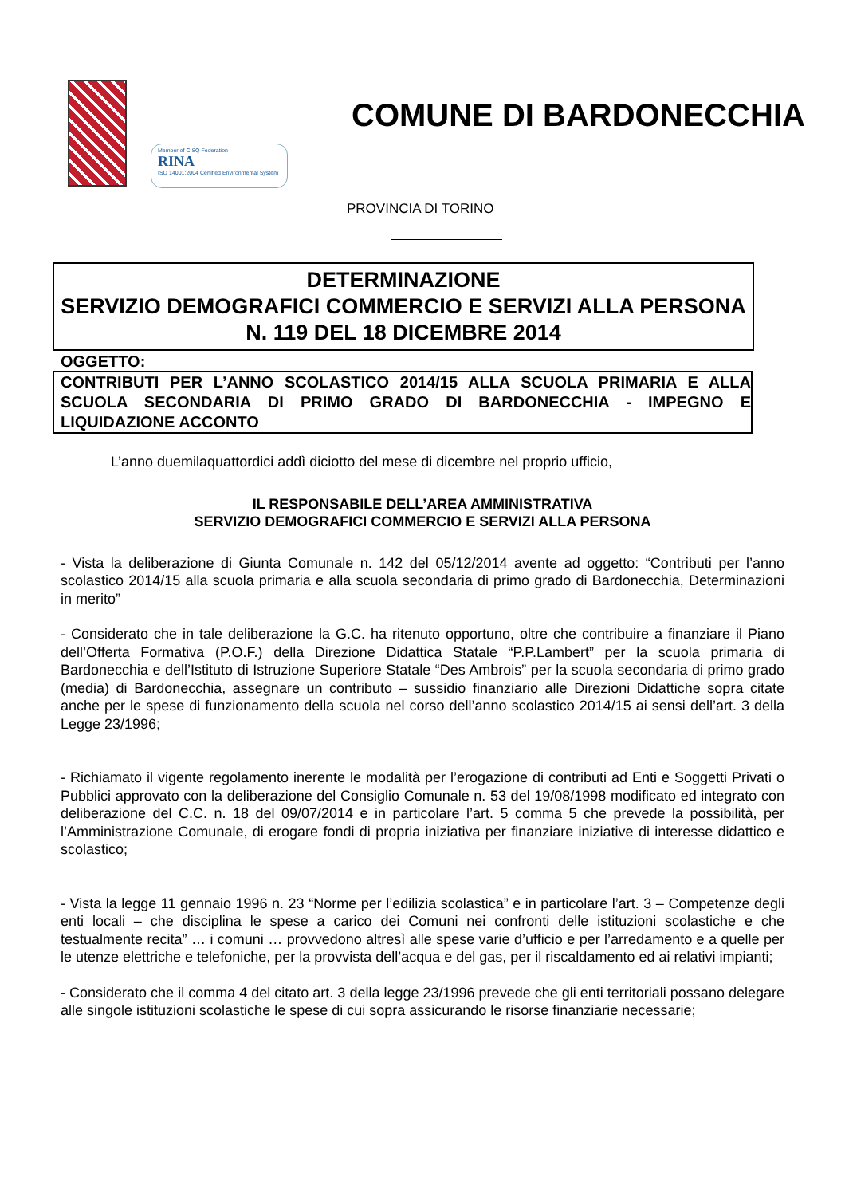Member of CISQ Federation
RINA
ISO 14001:2004 Certified Environmental System
COMUNE DI BARDONECCHIA
PROVINCIA DI TORINO
DETERMINAZIONE
SERVIZIO DEMOGRAFICI COMMERCIO E SERVIZI ALLA PERSONA
N. 119 DEL 18 DICEMBRE 2014
OGGETTO:
CONTRIBUTI PER L’ANNO SCOLASTICO 2014/15 ALLA SCUOLA PRIMARIA E ALLA SCUOLA SECONDARIA DI PRIMO GRADO DI BARDONECCHIA - IMPEGNO E LIQUIDAZIONE ACCONTO
L’anno duemilaquattordici addì diciotto del mese di dicembre nel proprio ufficio,
IL RESPONSABILE DELL’AREA AMMINISTRATIVA
SERVIZIO DEMOGRAFICI COMMERCIO E SERVIZI ALLA PERSONA
- Vista la deliberazione di Giunta Comunale n. 142 del 05/12/2014 avente ad oggetto: “Contributi per l’anno scolastico 2014/15 alla scuola primaria e alla scuola secondaria di primo grado di Bardonecchia, Determinazioni in merito”
- Considerato che in tale deliberazione la G.C. ha ritenuto opportuno, oltre che contribuire a finanziare il Piano dell’Offerta Formativa (P.O.F.) della Direzione Didattica Statale “P.P.Lambert” per la scuola primaria di Bardonecchia e dell’Istituto di Istruzione Superiore Statale “Des Ambrois” per la scuola secondaria di primo grado (media) di Bardonecchia, assegnare un contributo – sussidio finanziario alle Direzioni Didattiche sopra citate anche per le spese di funzionamento della scuola nel corso dell’anno scolastico 2014/15 ai sensi dell’art. 3 della Legge 23/1996;
- Richiamato il vigente regolamento inerente le modalità per l’erogazione di contributi ad Enti e Soggetti Privati o Pubblici approvato con la deliberazione del Consiglio Comunale n. 53 del 19/08/1998 modificato ed integrato con deliberazione del C.C. n. 18 del 09/07/2014 e in particolare l’art. 5 comma 5 che prevede la possibilità, per l’Amministrazione Comunale, di erogare fondi di propria iniziativa per finanziare iniziative di interesse didattico e scolastico;
- Vista la legge 11 gennaio 1996 n. 23 “Norme per l’edilizia scolastica” e in particolare l’art. 3 – Competenze degli enti locali – che disciplina le spese a carico dei Comuni nei confronti delle istituzioni scolastiche e che testualmente recita” … i comuni … provvedono altresì alle spese varie d’ufficio e per l’arredamento e a quelle per le utenze elettriche e telefoniche, per la provvista dell’acqua e del gas, per il riscaldamento ed ai relativi impianti;
- Considerato che il comma 4 del citato art. 3 della legge 23/1996 prevede che gli enti territoriali possano delegare alle singole istituzioni scolastiche le spese di cui sopra assicurando le risorse finanziarie necessarie;